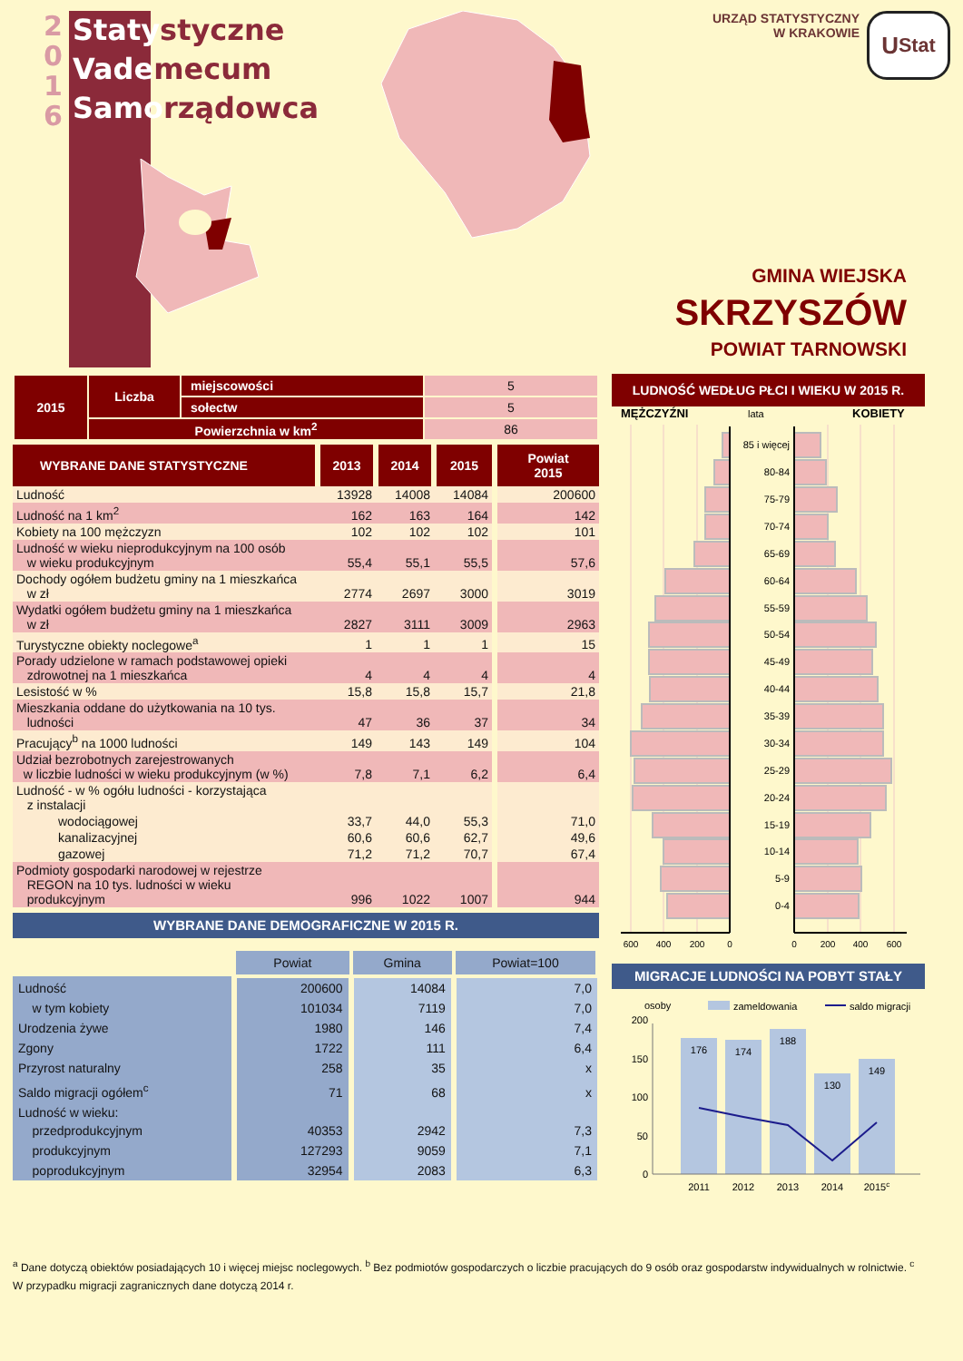2
0
1
6
Staty styczne
Vade mecum
Samo rządowca
URZĄD STATYSTYCZNY
W KRAKOWIE
U Stat
GMINA WIEJSKA
SKRZYSZÓW
POWIAT TARNOWSKI
| 2015 | Liczba | miejscowości | 5 |
| | | sołectw | 5 |
| | Powierzchnia w km<sup>2</sup> | | 86 |
| WYBRANE DANE STATYSTYCZNE | 2013 | 2014 | 2015 | Powiat 2015 |
| --- | --- | --- | --- | --- |
| Ludność | 13928 | 14008 | 14084 | 200600 |
| Ludność na 1 km<sup>2</sup> | 162 | 163 | 164 | 142 |
| Kobiety na 100 mężczyzn | 102 | 102 | 102 | 101 |
| Ludność w wieku nieprodukcyjnym na 100 osób w wieku produkcyjnym | 55,4 | 55,1 | 55,5 | 57,6 |
| Dochody ogółem budżetu gminy na 1 mieszkańca w zł | 2774 | 2697 | 3000 | 3019 |
| Wydatki ogółem budżetu gminy na 1 mieszkańca w zł | 2827 | 3111 | 3009 | 2963 |
| Turystyczne obiekty noclegowe<sup>a</sup> | 1 | 1 | 1 | 15 |
| Porady udzielone w ramach podstawowej opieki zdrowotnej na 1 mieszkańca | 4 | 4 | 4 | 4 |
| Lesistość w % | 15,8 | 15,8 | 15,7 | 21,8 |
| Mieszkania oddane do użytkowania na 10 tys. ludności | 47 | 36 | 37 | 34 |
| Pracujący<sup>b</sup> na 1000 ludności | 149 | 143 | 149 | 104 |
| Udział bezrobotnych zarejestrowanych w liczbie ludności w wieku produkcyjnym (w %) | 7,8 | 7,1 | 6,2 | 6,4 |
| Ludność - w % ogółu ludności - korzystająca z instalacji | | | | |
| wodociągowej | 33,7 | 44,0 | 55,3 | 71,0 |
| kanalizacyjnej | 60,6 | 60,6 | 62,7 | 49,6 |
| gazowej | 71,2 | 71,2 | 70,7 | 67,4 |
| Podmioty gospodarki narodowej w rejestrze REGON na 10 tys. ludności w wieku produkcyjnym | 996 | 1022 | 1007 | 944 |
WYBRANE DANE DEMOGRAFICZNE W 2015 R.
| | Powiat | Gmina | Powiat=100 |
| Ludność | 200600 | 14084 | 7,0 |
| w tym kobiety | 101034 | 7119 | 7,0 |
| Urodzenia żywe | 1980 | 146 | 7,4 |
| Zgony | 1722 | 111 | 6,4 |
| Przyrost naturalny | 258 | 35 | x |
| Saldo migracji ogółem<sup>c</sup> | 71 | 68 | x |
| Ludność w wieku: przedprodukcyjnym | 40353 | 2942 | 7,3 |
| produkcyjnym | 127293 | 9059 | 7,1 |
| poprodukcyjnym | 32954 | 2083 | 6,3 |
LUDNOŚĆ WEDŁUG PŁCI I WIEKU W 2015 R.
MĘŻCZYŹNI
lata
KOBIETY
85 i więcej
80-84
75-79
70-74
65-69
60-64
55-59
50-54
45-49
40-44
35-39
30-34
25-29
20-24
15-19
10-14
5-9
0-4
600
400
200
0
0
200
400
600
MIGRACJE LUDNOŚCI NA POBYT STAŁY
osoby
zameldowania
saldo migracji
176
174
188
130
149
200
150
100
50
0
2011
2012
2013
2014
2015c
<sup>a</sup> Dane dotyczą obiektów posiadających 10 i więcej miejsc noclegowych. <sup>b</sup> Bez podmiotów gospodarczych o liczbie pracujących do 9 osób oraz gospodarstw indywidualnych w rolnictwie. <sup>c</sup> W przypadku migracji zagranicznych dane dotyczą 2014 r.